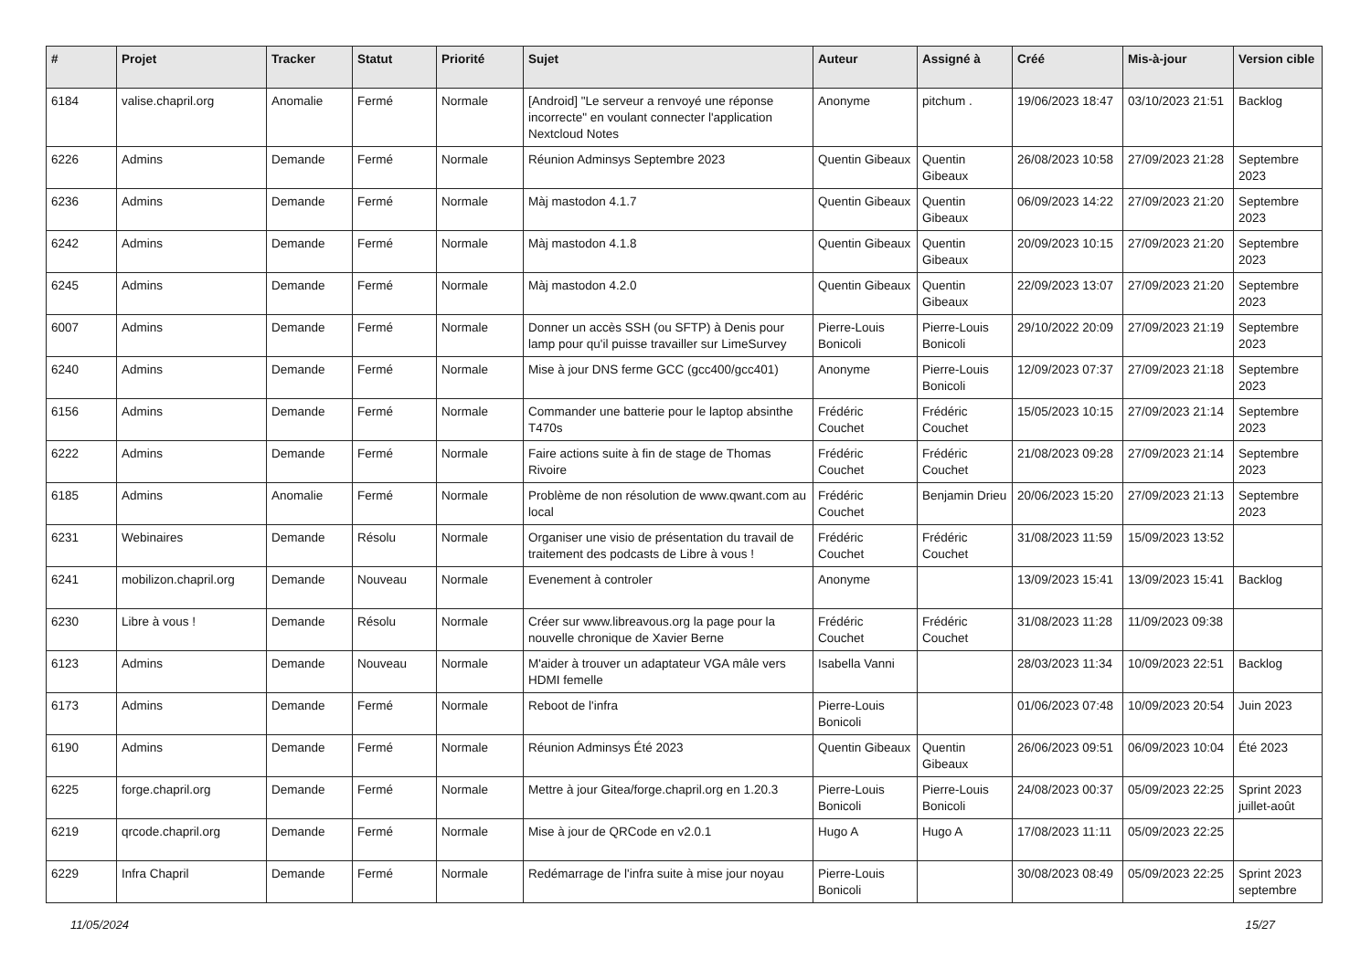| # | Projet | Tracker | Statut | Priorité | Sujet | Auteur | Assigné à | Créé | Mis-à-jour | Version cible |
| --- | --- | --- | --- | --- | --- | --- | --- | --- | --- | --- |
| 6184 | valise.chapril.org | Anomalie | Fermé | Normale | [Android] "Le serveur a renvoyé une réponse incorrecte" en voulant connecter l'application Nextcloud Notes | Anonyme | pitchum . | 19/06/2023 18:47 | 03/10/2023 21:51 | Backlog |
| 6226 | Admins | Demande | Fermé | Normale | Réunion Adminsys Septembre 2023 | Quentin Gibeaux | Quentin Gibeaux | 26/08/2023 10:58 | 27/09/2023 21:28 | Septembre 2023 |
| 6236 | Admins | Demande | Fermé | Normale | Màj mastodon 4.1.7 | Quentin Gibeaux | Quentin Gibeaux | 06/09/2023 14:22 | 27/09/2023 21:20 | Septembre 2023 |
| 6242 | Admins | Demande | Fermé | Normale | Màj mastodon 4.1.8 | Quentin Gibeaux | Quentin Gibeaux | 20/09/2023 10:15 | 27/09/2023 21:20 | Septembre 2023 |
| 6245 | Admins | Demande | Fermé | Normale | Màj mastodon 4.2.0 | Quentin Gibeaux | Quentin Gibeaux | 22/09/2023 13:07 | 27/09/2023 21:20 | Septembre 2023 |
| 6007 | Admins | Demande | Fermé | Normale | Donner un accès SSH (ou SFTP) à Denis pour lamp pour qu'il puisse travailler sur LimeSurvey | Pierre-Louis Bonicoli | Pierre-Louis Bonicoli | 29/10/2022 20:09 | 27/09/2023 21:19 | Septembre 2023 |
| 6240 | Admins | Demande | Fermé | Normale | Mise à jour DNS ferme GCC (gcc400/gcc401) | Anonyme | Pierre-Louis Bonicoli | 12/09/2023 07:37 | 27/09/2023 21:18 | Septembre 2023 |
| 6156 | Admins | Demande | Fermé | Normale | Commander une batterie pour le laptop absinthe T470s | Frédéric Couchet | Frédéric Couchet | 15/05/2023 10:15 | 27/09/2023 21:14 | Septembre 2023 |
| 6222 | Admins | Demande | Fermé | Normale | Faire actions suite à fin de stage de Thomas Rivoire | Frédéric Couchet | Frédéric Couchet | 21/08/2023 09:28 | 27/09/2023 21:14 | Septembre 2023 |
| 6185 | Admins | Anomalie | Fermé | Normale | Problème de non résolution de www.qwant.com au local | Frédéric Couchet | Benjamin Drieu | 20/06/2023 15:20 | 27/09/2023 21:13 | Septembre 2023 |
| 6231 | Webinaires | Demande | Résolu | Normale | Organiser une visio de présentation du travail de traitement des podcasts de Libre à vous ! | Frédéric Couchet | Frédéric Couchet | 31/08/2023 11:59 | 15/09/2023 13:52 | |
| 6241 | mobilizon.chapril.org | Demande | Nouveau | Normale | Evenement à controler | Anonyme | | 13/09/2023 15:41 | 13/09/2023 15:41 | Backlog |
| 6230 | Libre à vous ! | Demande | Résolu | Normale | Créer sur www.libreavous.org la page pour la nouvelle chronique de Xavier Berne | Frédéric Couchet | Frédéric Couchet | 31/08/2023 11:28 | 11/09/2023 09:38 | |
| 6123 | Admins | Demande | Nouveau | Normale | M'aider à trouver un adaptateur VGA mâle vers HDMI femelle | Isabella Vanni | | 28/03/2023 11:34 | 10/09/2023 22:51 | Backlog |
| 6173 | Admins | Demande | Fermé | Normale | Reboot de l'infra | Pierre-Louis Bonicoli | | 01/06/2023 07:48 | 10/09/2023 20:54 | Juin 2023 |
| 6190 | Admins | Demande | Fermé | Normale | Réunion Adminsys Été 2023 | Quentin Gibeaux | Quentin Gibeaux | 26/06/2023 09:51 | 06/09/2023 10:04 | Été 2023 |
| 6225 | forge.chapril.org | Demande | Fermé | Normale | Mettre à jour Gitea/forge.chapril.org en 1.20.3 | Pierre-Louis Bonicoli | Pierre-Louis Bonicoli | 24/08/2023 00:37 | 05/09/2023 22:25 | Sprint 2023 juillet-août |
| 6219 | qrcode.chapril.org | Demande | Fermé | Normale | Mise à jour de QRCode en v2.0.1 | Hugo A | Hugo A | 17/08/2023 11:11 | 05/09/2023 22:25 | |
| 6229 | Infra Chapril | Demande | Fermé | Normale | Redémarrage de l'infra suite à mise jour noyau | Pierre-Louis Bonicoli | | 30/08/2023 08:49 | 05/09/2023 22:25 | Sprint 2023 septembre |
11/05/2024 15/27